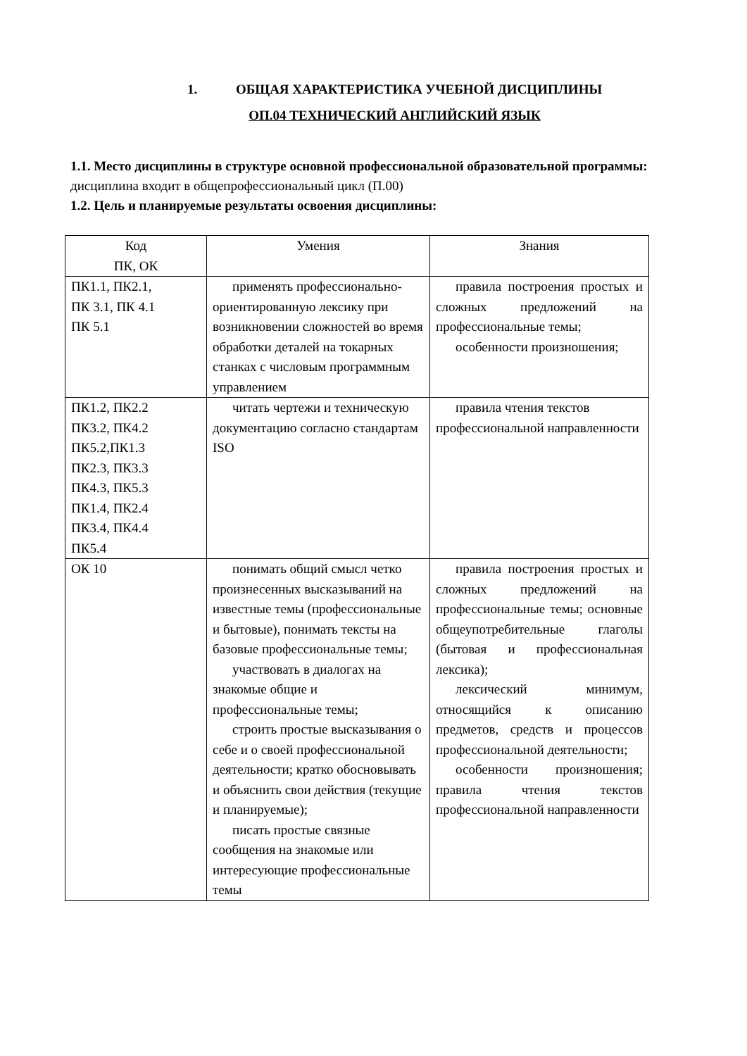1. ОБЩАЯ ХАРАКТЕРИСТИКА УЧЕБНОЙ ДИСЦИПЛИНЫ
ОП.04 ТЕХНИЧЕСКИЙ АНГЛИЙСКИЙ ЯЗЫК
1.1. Место дисциплины в структуре основной профессиональной образовательной программы: дисциплина входит в общепрофессиональный цикл (П.00)
1.2. Цель и планируемые результаты освоения дисциплины:
| Код ПК, ОК | Умения | Знания |
| ПК1.1, ПК2.1, ПК 3.1, ПК 4.1 ПК 5.1 | применять профессионально-ориентированную лексику при возникновении сложностей во время обработки деталей на токарных станках с числовым программным управлением | правила построения простых и сложных предложений на профессиональные темы; особенности произношения; |
| ПК1.2, ПК2.2 ПК3.2, ПК4.2 ПК5.2,ПК1.3 ПК2.3, ПК3.3 ПК4.3, ПК5.3 ПК1.4, ПК2.4 ПК3.4, ПК4.4 ПК5.4 | читать чертежи и техническую документацию согласно стандартам ISO | правила чтения текстов профессиональной направленности |
| ОК 10 | понимать общий смысл четко произнесенных высказываний на известные темы (профессиональные и бытовые), понимать тексты на базовые профессиональные темы; участвовать в диалогах на знакомые общие и профессиональные темы; строить простые высказывания о себе и о своей профессиональной деятельности; кратко обосновывать и объяснить свои действия (текущие и планируемые); писать простые связные сообщения на знакомые или интересующие профессиональные темы | правила построения простых и сложных предложений на профессиональные темы; основные общеупотребительные глаголы (бытовая и профессиональная лексика); лексический минимум, относящийся к описанию предметов, средств и процессов профессиональной деятельности; особенности произношения; правила чтения текстов профессиональной направленности |